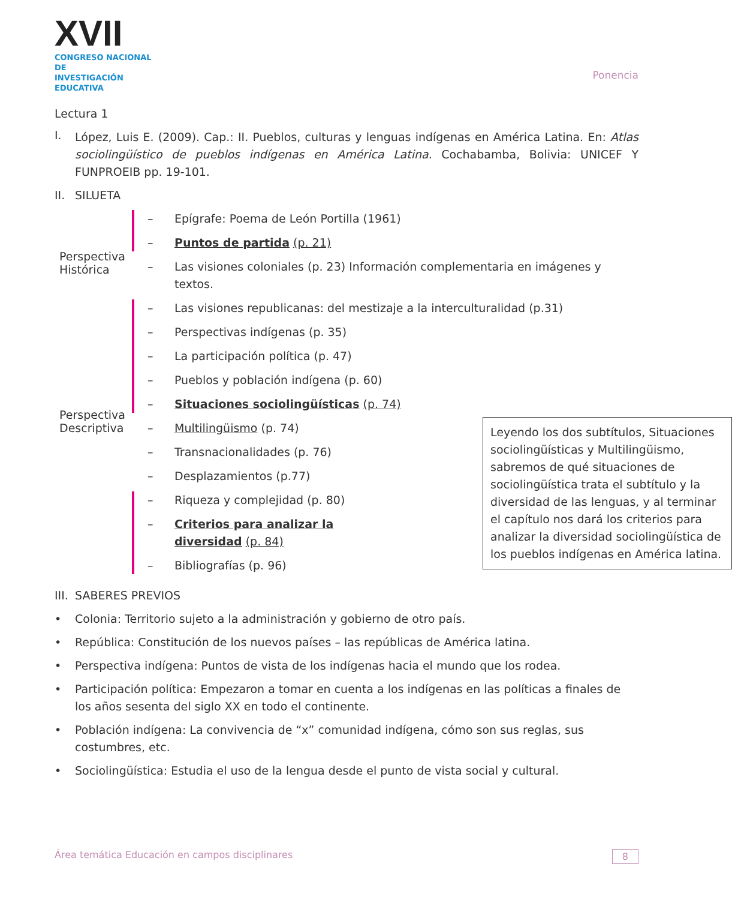XVII
CONGRESO NACIONAL DE
INVESTIGACIÓN EDUCATIVA
Ponencia
Lectura 1
I.
López, Luis E. (2009). Cap.: II. Pueblos, culturas y lenguas indígenas en América Latina. En: Atlas sociolingüístico de pueblos indígenas en América Latina. Cochabamba, Bolivia: UNICEF Y FUNPROEIB pp. 19-101.
II. SILUETA
Perspectiva
Histórica
Perspectiva
Descriptiva
– Epígrafe: Poema de León Portilla (1961)
– Puntos de partida (p. 21)
– Las visiones coloniales (p. 23) Información complementaria en imágenes y textos.
– Las visiones republicanas: del mestizaje a la interculturalidad (p.31)
– Perspectivas indígenas (p. 35)
– La participación política (p. 47)
– Pueblos y población indígena (p. 60)
– Situaciones sociolingüísticas (p. 74)
– Multilingüismo (p. 74)
– Transnacionalidades (p. 76)
– Desplazamientos (p.77)
– Riqueza y complejidad (p. 80)
– Criterios para analizar la diversidad (p. 84)
– Bibliografías (p. 96)
Leyendo los dos subtítulos, Situaciones sociolingüísticas y Multilingüismo, sabremos de qué situaciones de sociolingüística trata el subtítulo y la diversidad de las lenguas, y al terminar el capítulo nos dará los criterios para analizar la diversidad sociolingüística de los pueblos indígenas en América latina.
III. SABERES PREVIOS
• Colonia: Territorio sujeto a la administración y gobierno de otro país.
• República: Constitución de los nuevos países – las repúblicas de América latina.
• Perspectiva indígena: Puntos de vista de los indígenas hacia el mundo que los rodea.
• Participación política: Empezaron a tomar en cuenta a los indígenas en las políticas a finales de los años sesenta del siglo XX en todo el continente.
• Población indígena: La convivencia de “x” comunidad indígena, cómo son sus reglas, sus costumbres, etc.
• Sociolingüística: Estudia el uso de la lengua desde el punto de vista social y cultural.
Área temática Educación en campos disciplinares 8